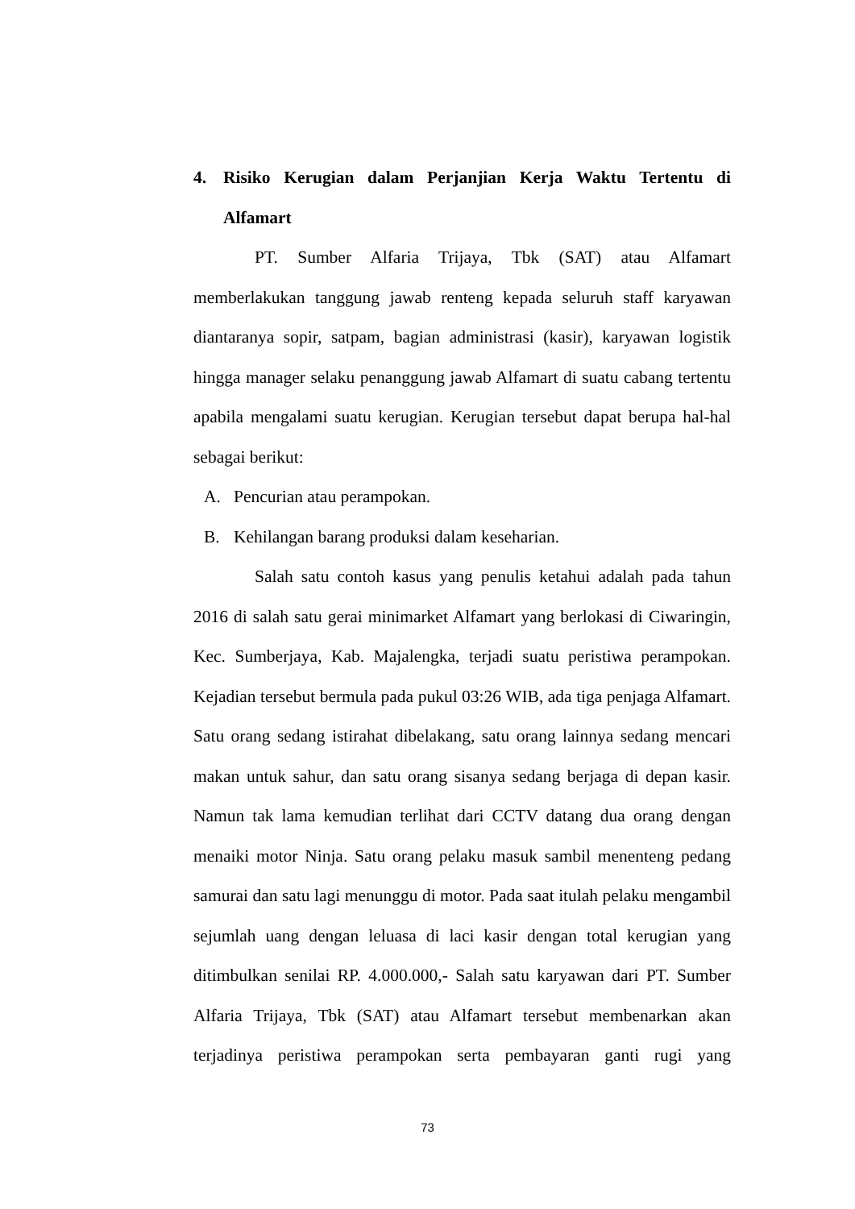4. Risiko Kerugian dalam Perjanjian Kerja Waktu Tertentu di Alfamart
PT. Sumber Alfaria Trijaya, Tbk (SAT) atau Alfamart memberlakukan tanggung jawab renteng kepada seluruh staff karyawan diantaranya sopir, satpam, bagian administrasi (kasir), karyawan logistik hingga manager selaku penanggung jawab Alfamart di suatu cabang tertentu apabila mengalami suatu kerugian. Kerugian tersebut dapat berupa hal-hal sebagai berikut:
A. Pencurian atau perampokan.
B. Kehilangan barang produksi dalam keseharian.
Salah satu contoh kasus yang penulis ketahui adalah pada tahun 2016 di salah satu gerai minimarket Alfamart yang berlokasi di Ciwaringin, Kec. Sumberjaya, Kab. Majalengka, terjadi suatu peristiwa perampokan. Kejadian tersebut bermula pada pukul 03:26 WIB, ada tiga penjaga Alfamart. Satu orang sedang istirahat dibelakang, satu orang lainnya sedang mencari makan untuk sahur, dan satu orang sisanya sedang berjaga di depan kasir. Namun tak lama kemudian terlihat dari CCTV datang dua orang dengan menaiki motor Ninja. Satu orang pelaku masuk sambil menenteng pedang samurai dan satu lagi menunggu di motor. Pada saat itulah pelaku mengambil sejumlah uang dengan leluasa di laci kasir dengan total kerugian yang ditimbulkan senilai RP. 4.000.000,- Salah satu karyawan dari PT. Sumber Alfaria Trijaya, Tbk (SAT) atau Alfamart tersebut membenarkan akan terjadinya peristiwa perampokan serta pembayaran ganti rugi yang
73